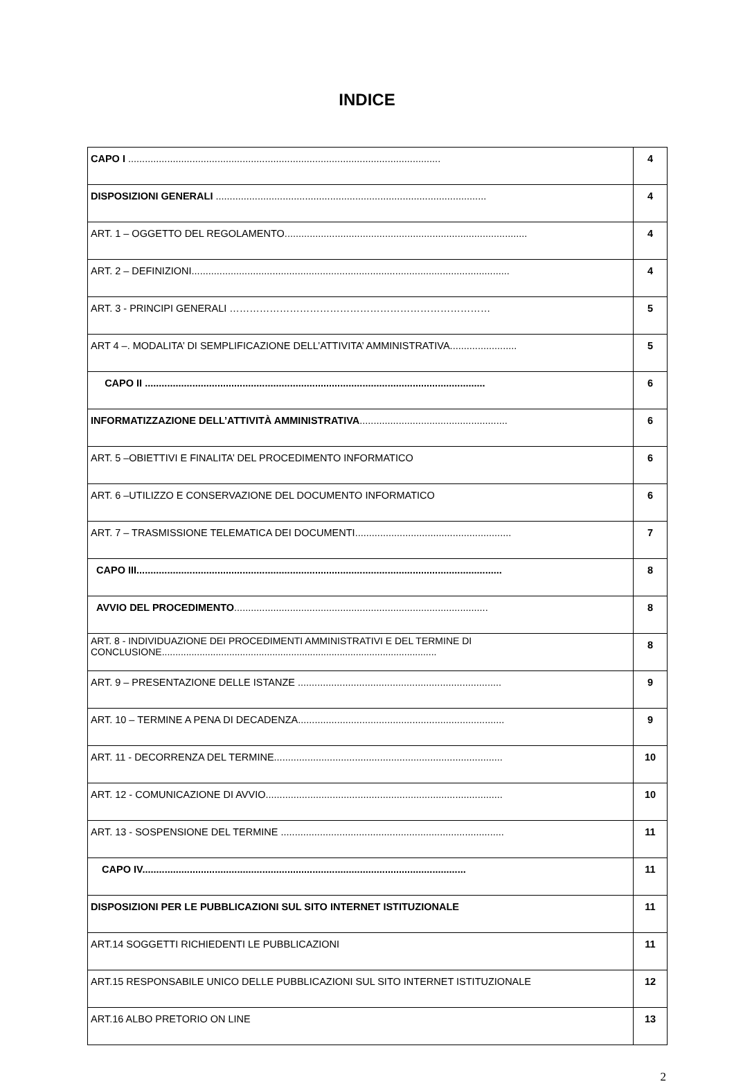INDICE
| CAPO I ................................................................................................................ | 4 |
| DISPOSIZIONI GENERALI ................................................................................................. | 4 |
| ART. 1 – OGGETTO DEL REGOLAMENTO....................................................................................... | 4 |
| ART. 2 – DEFINIZIONI.................................................................................................................. | 4 |
| ART. 3 - PRINCIPI GENERALI …………………………………………………………………… | 5 |
| ART 4 –. MODALITA’ DI SEMPLIFICAZIONE DELL’ATTIVITA’ AMMINISTRATIVA........................ | 5 |
| CAPO II .......................................................................................................................... | 6 |
| INFORMATIZZAZIONE DELL’ATTIVITÀ AMMINISTRATIVA ..................................................... | 6 |
| ART. 5 –OBIETTIVI E FINALITA’ DEL PROCEDIMENTO INFORMATICO | 6 |
| ART. 6 –UTILIZZO E CONSERVAZIONE DEL DOCUMENTO INFORMATICO | 6 |
| ART. 7 – TRASMISSIONE TELEMATICA DEI DOCUMENTI........................................................ | 7 |
| CAPO III................................................................................................................................... | 8 |
| AVVIO DEL PROCEDIMENTO ........................................................................................... | 8 |
| ART. 8 - INDIVIDUAZIONE DEI PROCEDIMENTI AMMINISTRATIVI E DEL TERMINE DI CONCLUSIONE...................................................................................................... | 8 |
| ART. 9 – PRESENTAZIONE DELLE ISTANZE ......................................................................... | 9 |
| ART. 10 – TERMINE A PENA DI DECADENZA.......................................................................... | 9 |
| ART. 11 - DECORRENZA DEL TERMINE.................................................................................. | 10 |
| ART. 12 - COMUNICAZIONE DI AVVIO..................................................................................... | 10 |
| ART. 13 - SOSPENSIONE DEL TERMINE ................................................................................ | 11 |
| CAPO IV.................................................................................................................... | 11 |
| DISPOSIZIONI PER LE PUBBLICAZIONI SUL SITO INTERNET ISTITUZIONALE | 11 |
| ART.14 SOGGETTI RICHIEDENTI LE PUBBLICAZIONI | 11 |
| ART.15 RESPONSABILE UNICO DELLE PUBBLICAZIONI SUL SITO INTERNET ISTITUZIONALE | 12 |
| ART.16 ALBO PRETORIO ON LINE | 13 |
2